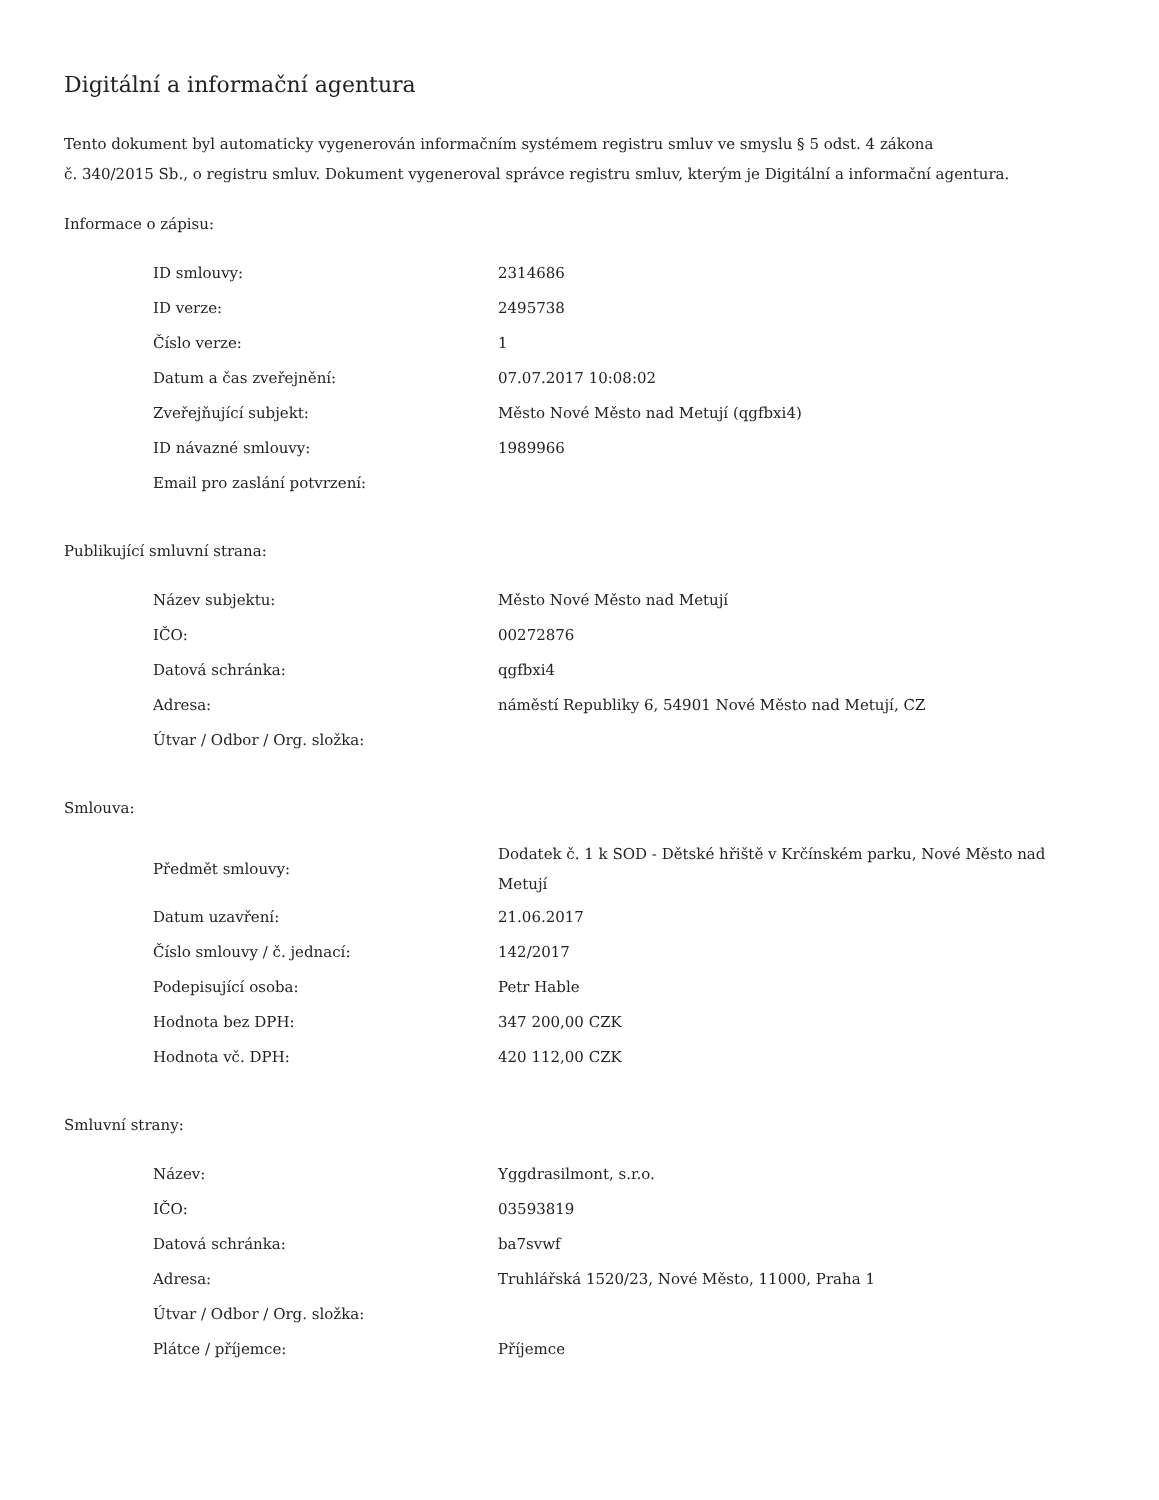Digitální a informační agentura
Tento dokument byl automaticky vygenerován informačním systémem registru smluv ve smyslu § 5 odst. 4 zákona
č. 340/2015 Sb., o registru smluv. Dokument vygeneroval správce registru smluv, kterým je Digitální a informační agentura.
Informace o zápisu:
| ID smlouvy: | 2314686 |
| ID verze: | 2495738 |
| Číslo verze: | 1 |
| Datum a čas zveřejnění: | 07.07.2017 10:08:02 |
| Zveřejňující subjekt: | Město Nové Město nad Metují (qgfbxi4) |
| ID návazné smlouvy: | 1989966 |
| Email pro zaslání potvrzení: | |
Publikující smluvní strana:
| Název subjektu: | Město Nové Město nad Metují |
| IČO: | 00272876 |
| Datová schránka: | qgfbxi4 |
| Adresa: | náměstí Republiky 6, 54901 Nové Město nad Metují, CZ |
| Útvar / Odbor / Org. složka: | |
Smlouva:
| Předmět smlouvy: | Dodatek č. 1 k SOD - Dětské hřiště v Krčínském parku, Nové Město nad Metují |
| Datum uzavření: | 21.06.2017 |
| Číslo smlouvy / č. jednací: | 142/2017 |
| Podepisující osoba: | Petr Hable |
| Hodnota bez DPH: | 347 200,00 CZK |
| Hodnota vč. DPH: | 420 112,00 CZK |
Smluvní strany:
| Název: | Yggdrasilmont, s.r.o. |
| IČO: | 03593819 |
| Datová schránka: | ba7svwf |
| Adresa: | Truhlářská 1520/23, Nové Město, 11000, Praha 1 |
| Útvar / Odbor / Org. složka: | |
| Plátce / příjemce: | Příjemce |